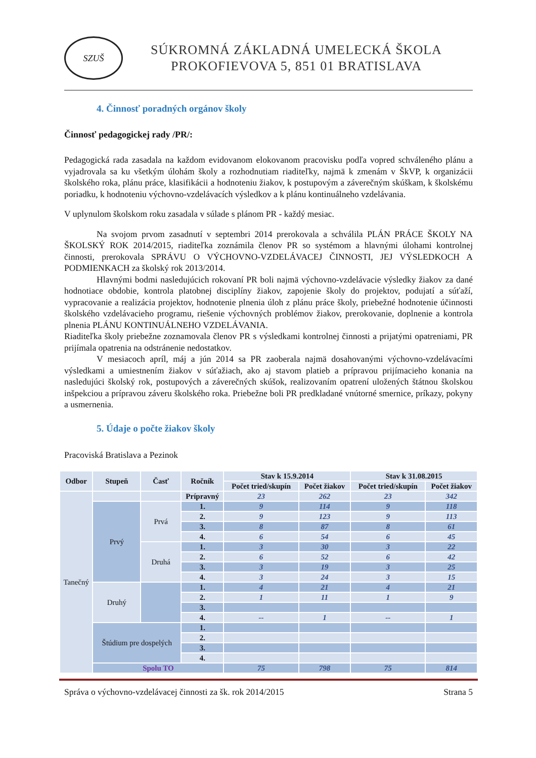SZUŠ
SÚKROMNÁ ZÁKLADNÁ UMELECKÁ ŠKOLA
PROKOFIEVOVA 5, 851 01 BRATISLAVA
4. Činnosť poradných orgánov školy
Činnosť pedagogickej rady /PR/:
Pedagogická rada zasadala na každom evidovanom elokovanom pracovisku podľa vopred schváleného plánu a vyjadrovala sa ku všetkým úlohám školy a rozhodnutiam riaditeľky, najmä k zmenám v ŠkVP, k organizácii školského roka, plánu práce, klasifikácii a hodnoteniu žiakov, k postupovým a záverečným skúškam, k školskému poriadku, k hodnoteniu výchovno-vzdelávacích výsledkov a k plánu kontinuálneho vzdelávania.
V uplynulom školskom roku zasadala v súlade s plánom PR - každý mesiac.
Na svojom prvom zasadnutí v septembri 2014 prerokovala a schválila PLÁN PRÁCE ŠKOLY NA ŠKOLSKÝ ROK 2014/2015, riaditeľka zoznámila členov PR so systémom a hlavnými úlohami kontrolnej činnosti, prerokovala SPRÁVU O VÝCHOVNO-VZDELÁVACEJ ČINNOSTI, JEJ VÝSLEDKOCH A PODMIENKACH za školský rok 2013/2014.
Hlavnými bodmi nasledujúcich rokovaní PR boli najmä výchovno-vzdelávacie výsledky žiakov za dané hodnotiace obdobie, kontrola platobnej disciplíny žiakov, zapojenie školy do projektov, podujatí a súťaží, vypracovanie a realizácia projektov, hodnotenie plnenia úloh z plánu práce školy, priebežné hodnotenie účinnosti školského vzdelávacieho programu, riešenie výchovných problémov žiakov, prerokovanie, doplnenie a kontrola plnenia PLÁNU KONTINUÁLNEHO VZDELÁVANIA.
Riaditeľka školy priebežne zoznamovala členov PR s výsledkami kontrolnej činnosti a prijatými opatreniami, PR prijímala opatrenia na odstránenie nedostatkov.
V mesiacoch apríl, máj a jún 2014 sa PR zaoberala najmä dosahovanými výchovno-vzdelávacími výsledkami a umiestnením žiakov v súťažiach, ako aj stavom platieb a prípravou prijímacieho konania na nasledujúci školský rok, postupových a záverečných skúšok, realizovaním opatrení uložených štátnou školskou inšpekciou a prípravou záveru školského roka. Priebežne boli PR predkladané vnútorné smernice, príkazy, pokyny a usmernenia.
5. Údaje o počte žiakov školy
Pracoviská Bratislava a Pezinok
| Odbor | Stupeň | Časť | Ročník | Stav k 15.9.2014 | | Stav k 31.08.2015 | |
| --- | --- | --- | --- | --- | --- | --- | --- |
| | | | | Počet tried/skupín | Počet žiakov | Počet tried/skupín | Počet žiakov |
| Tanečný | | | Prípravný | 23 | 262 | 23 | 342 |
| | Prvý | Prvá | 1. | 9 | 114 | 9 | 118 |
| | | | 2. | 9 | 123 | 9 | 113 |
| | | | 3. | 8 | 87 | 8 | 61 |
| | | | 4. | 6 | 54 | 6 | 45 |
| | | Druhá | 1. | 3 | 30 | 3 | 22 |
| | | | 2. | 6 | 52 | 6 | 42 |
| | | | 3. | 3 | 19 | 3 | 25 |
| | | | 4. | 3 | 24 | 3 | 15 |
| | Druhý | | 1. | 4 | 21 | 4 | 21 |
| | | | 2. | 1 | 11 | 1 | 9 |
| | | | 3. | | | | |
| | | | 4. | -- | 1 | -- | 1 |
| | Štúdium pre dospelých | | 1. | | | | |
| | | | 2. | | | | |
| | | | 3. | | | | |
| | | | 4. | | | | |
| | Spolu TO | | | 75 | 798 | 75 | 814 |
Správa o výchovno-vzdelávacej činnosti za šk. rok 2014/2015 Strana 5